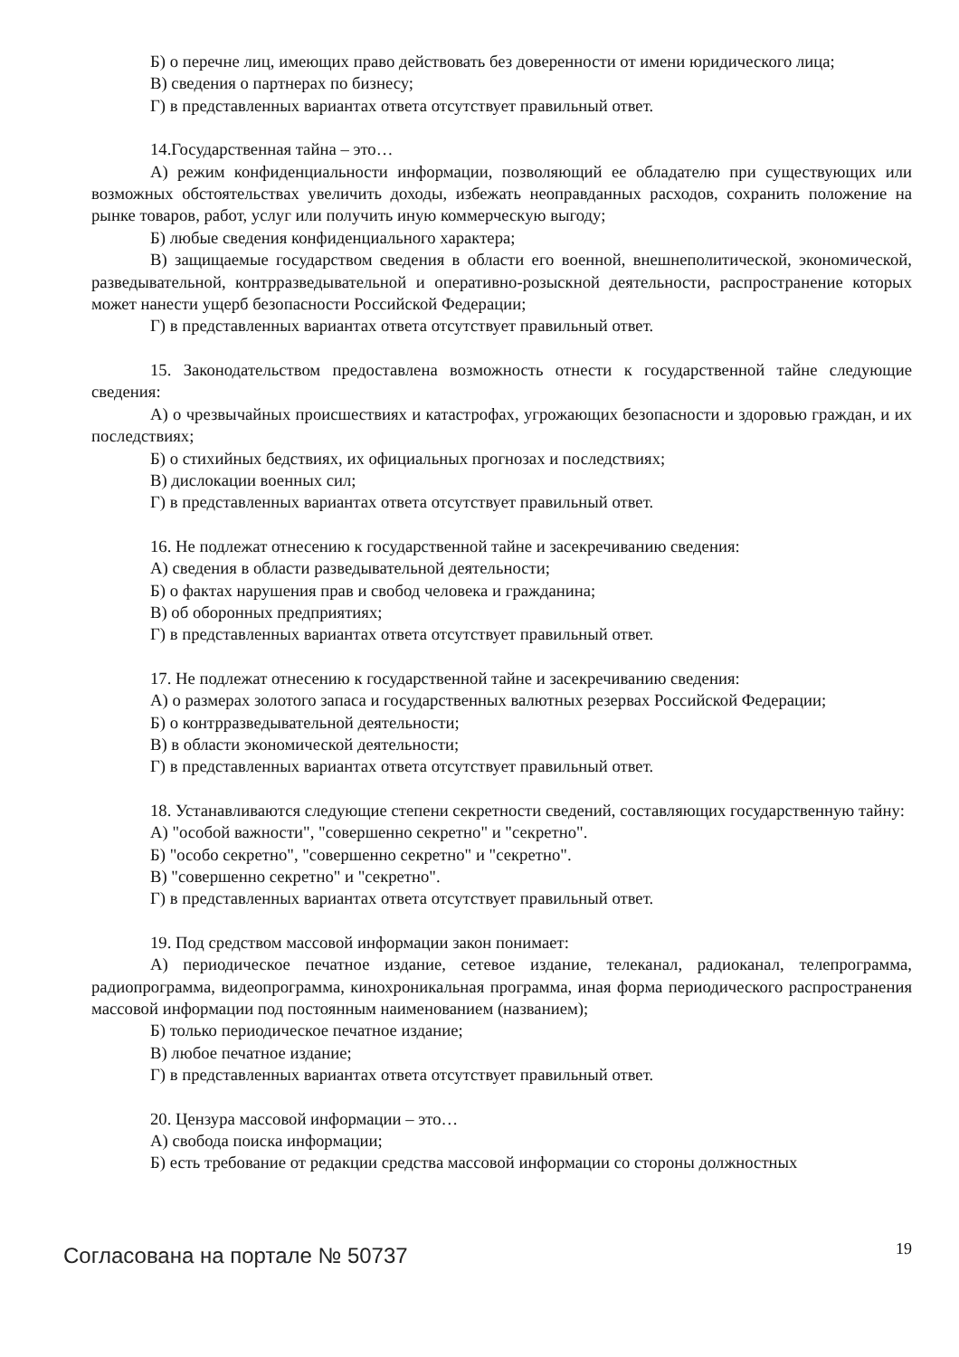Б) о перечне лиц, имеющих право действовать без доверенности от имени юридического лица;
В) сведения о партнерах по бизнесу;
Г) в представленных вариантах ответа отсутствует правильный ответ.
14.Государственная тайна – это…
А) режим конфиденциальности информации, позволяющий ее обладателю при существующих или возможных обстоятельствах увеличить доходы, избежать неоправданных расходов, сохранить положение на рынке товаров, работ, услуг или получить иную коммерческую выгоду;
Б) любые сведения конфиденциального характера;
В) защищаемые государством сведения в области его военной, внешнеполитической, экономической, разведывательной, контрразведывательной и оперативно-розыскной деятельности, распространение которых может нанести ущерб безопасности Российской Федерации;
Г) в представленных вариантах ответа отсутствует правильный ответ.
15. Законодательством предоставлена возможность отнести к государственной тайне следующие сведения:
А) о чрезвычайных происшествиях и катастрофах, угрожающих безопасности и здоровью граждан, и их последствиях;
Б) о стихийных бедствиях, их официальных прогнозах и последствиях;
В) дислокации военных сил;
Г) в представленных вариантах ответа отсутствует правильный ответ.
16. Не подлежат отнесению к государственной тайне и засекречиванию сведения:
А) сведения в области разведывательной деятельности;
Б) о фактах нарушения прав и свобод человека и гражданина;
В) об оборонных предприятиях;
Г) в представленных вариантах ответа отсутствует правильный ответ.
17. Не подлежат отнесению к государственной тайне и засекречиванию сведения:
А) о размерах золотого запаса и государственных валютных резервах Российской Федерации;
Б) о контрразведывательной деятельности;
В) в области экономической деятельности;
Г) в представленных вариантах ответа отсутствует правильный ответ.
18. Устанавливаются следующие степени секретности сведений, составляющих государственную тайну:
А) "особой важности", "совершенно секретно" и "секретно".
Б) "особо секретно", "совершенно секретно" и "секретно".
В) "совершенно секретно" и "секретно".
Г) в представленных вариантах ответа отсутствует правильный ответ.
19. Под средством массовой информации закон понимает:
А) периодическое печатное издание, сетевое издание, телеканал, радиоканал, телепрограмма, радиопрограмма, видеопрограмма, кинохроникальная программа, иная форма периодического распространения массовой информации под постоянным наименованием (названием);
Б) только периодическое печатное издание;
В) любое печатное издание;
Г) в представленных вариантах ответа отсутствует правильный ответ.
20. Цензура массовой информации – это…
А) свобода поиска информации;
Б) есть требование от редакции средства массовой информации со стороны должностных
Согласована на портале № 50737 19